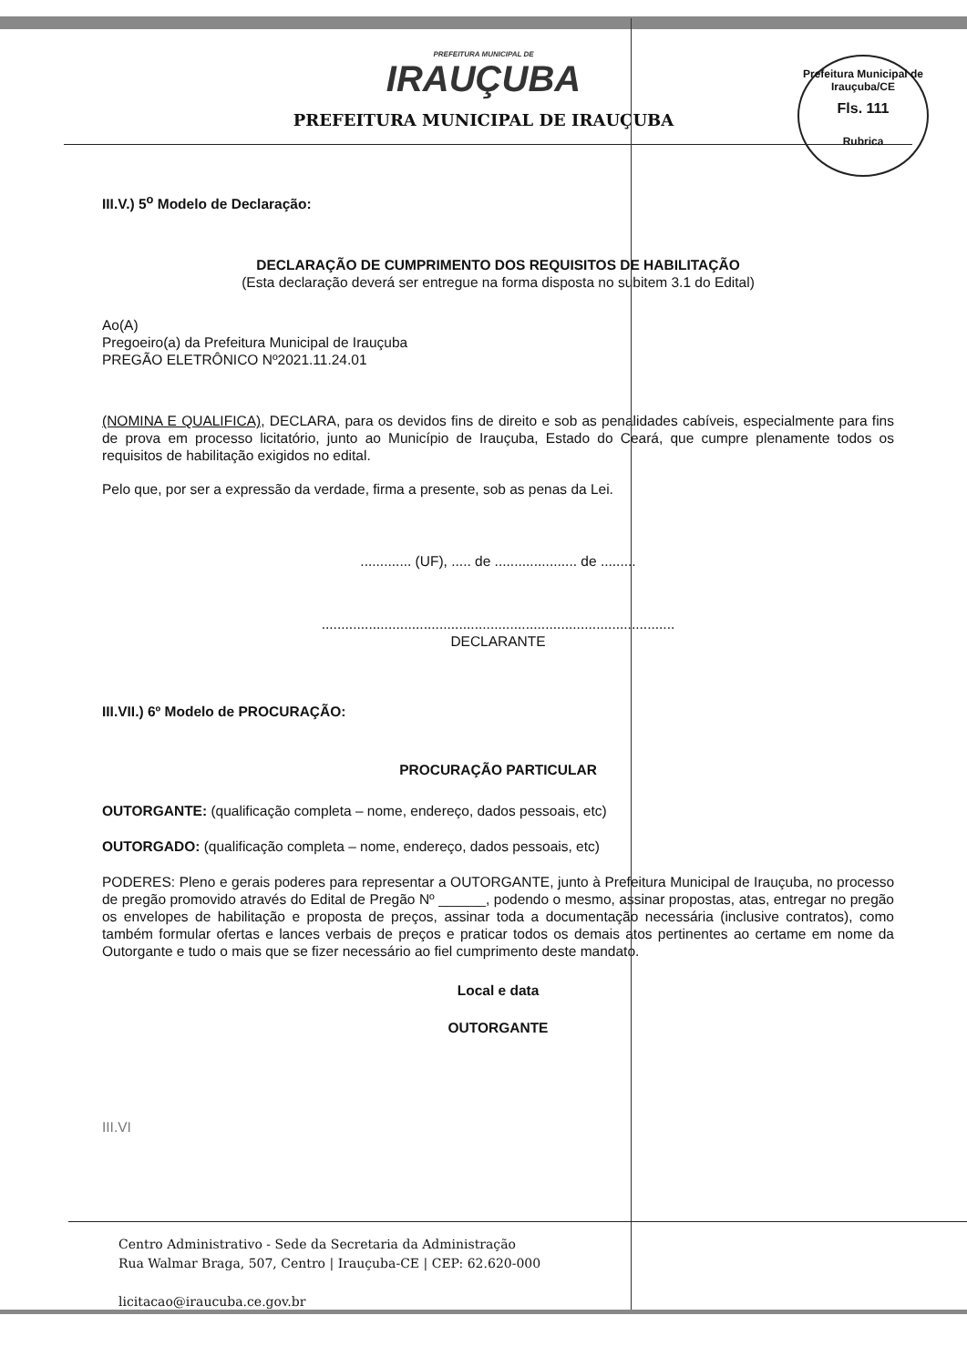PREFEITURA MUNICIPAL DE
IRAUÇUBA
PREFEITURA MUNICIPAL DE IRAUÇUBA
Prefeitura Municipal de Irauçuba/CE
Fls. 111
Rubrica
III.V.) 5<sup>o</sup> Modelo de Declaração:
DECLARAÇÃO DE CUMPRIMENTO DOS REQUISITOS DE HABILITAÇÃO
(Esta declaração deverá ser entregue na forma disposta no subitem 3.1 do Edital)
Ao(A)
Pregoeiro(a) da Prefeitura Municipal de Irauçuba
PREGÃO ELETRÔNICO Nº2021.11.24.01
(NOMINA E QUALIFICA), DECLARA, para os devidos fins de direito e sob as penalidades cabíveis, especialmente para fins de prova em processo licitatório, junto ao Município de Irauçuba, Estado do Ceará, que cumpre plenamente todos os requisitos de habilitação exigidos no edital.
Pelo que, por ser a expressão da verdade, firma a presente, sob as penas da Lei.
............. (UF), ..... de ..................... de .........
..........................................................................................
DECLARANTE
III.VII.) 6º Modelo de PROCURAÇÃO:
PROCURAÇÃO PARTICULAR
OUTORGANTE: (qualificação completa – nome, endereço, dados pessoais, etc)
OUTORGADO: (qualificação completa – nome, endereço, dados pessoais, etc)
PODERES: Pleno e gerais poderes para representar a OUTORGANTE, junto à Prefeitura Municipal de Irauçuba, no processo de pregão promovido através do Edital de Pregão Nº ______, podendo o mesmo, assinar propostas, atas, entregar no pregão os envelopes de habilitação e proposta de preços, assinar toda a documentação necessária (inclusive contratos), como também formular ofertas e lances verbais de preços e praticar todos os demais atos pertinentes ao certame em nome da Outorgante e tudo o mais que se fizer necessário ao fiel cumprimento deste mandato.
Local e data
OUTORGANTE
III.VI
Centro Administrativo - Sede da Secretaria da Administração
Rua Walmar Braga, 507, Centro | Irauçuba-CE | CEP: 62.620-000
licitacao@iraucuba.ce.gov.br